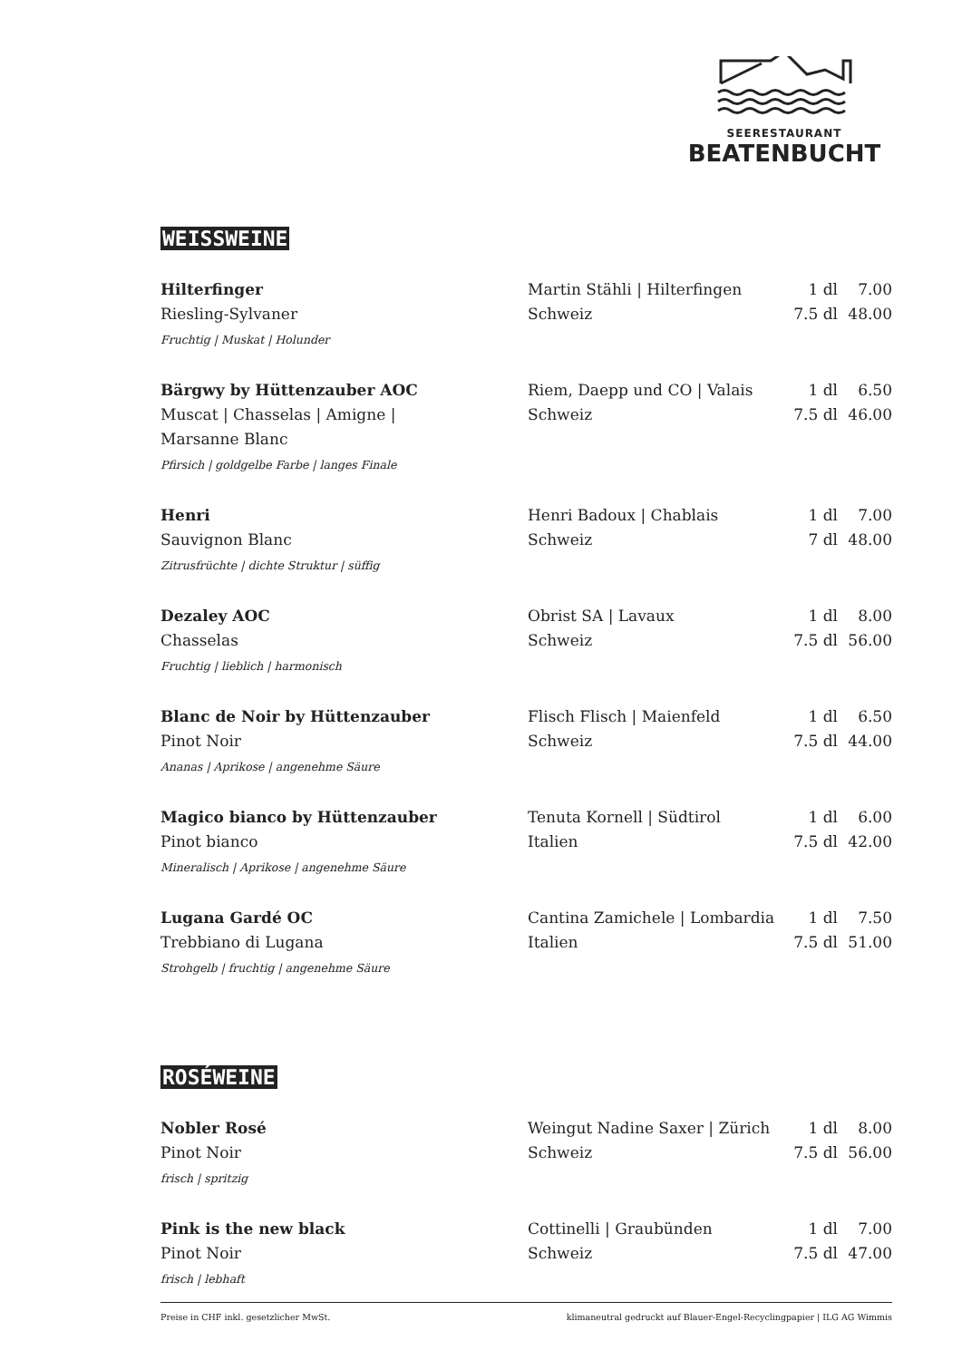SEERESTAURANT
BEATENBUCHT
WEISSWEINE
| Hilterfinger Riesling-Sylvaner Fruchtig / Muskat / Holunder | Martin Stähli / Hilterfingen Schweiz | 1 dl 7.5 dl | 7.00 48.00 |
| Bärgwy by Hüttenzauber AOC Muscat / Chasselas / Amigne / Marsanne Blanc Pfirsich / goldgelbe Farbe / langes Finale | Riem, Daepp und CO / Valais Schweiz | 1 dl 7.5 dl | 6.50 46.00 |
| Henri Sauvignon Blanc Zitrusfrüchte / dichte Struktur / süffig | Henri Badoux / Chablais Schweiz | 1 dl 7 dl | 7.00 48.00 |
| Dezaley AOC Chasselas Fruchtig / lieblich / harmonisch | Obrist SA / Lavaux Schweiz | 1 dl 7.5 dl | 8.00 56.00 |
| Blanc de Noir by Hüttenzauber Pinot Noir Ananas / Aprikose / angenehme Säure | Flisch Flisch / Maienfeld Schweiz | 1 dl 7.5 dl | 6.50 44.00 |
| Magico bianco by Hüttenzauber Pinot bianco Mineralisch / Aprikose / angenehme Säure | Tenuta Kornell / Südtirol Italien | 1 dl 7.5 dl | 6.00 42.00 |
| Lugana Gardé OC Trebbiano di Lugana Strohgelb / fruchtig / angenehme Säure | Cantina Zamichele / Lombardia Italien | 1 dl 7.5 dl | 7.50 51.00 |
ROSÉWEINE
| Nobler Rosé Pinot Noir frisch / spritzig | Weingut Nadine Saxer / Zürich Schweiz | 1 dl 7.5 dl | 8.00 56.00 |
| Pink is the new black Pinot Noir frisch / lebhaft | Cottinelli / Graubünden Schweiz | 1 dl 7.5 dl | 7.00 47.00 |
Preise in CHF inkl. gesetzlicher MwSt. klimaneutral gedruckt auf Blauer-Engel-Recyclingpapier | ILG AG Wimmis